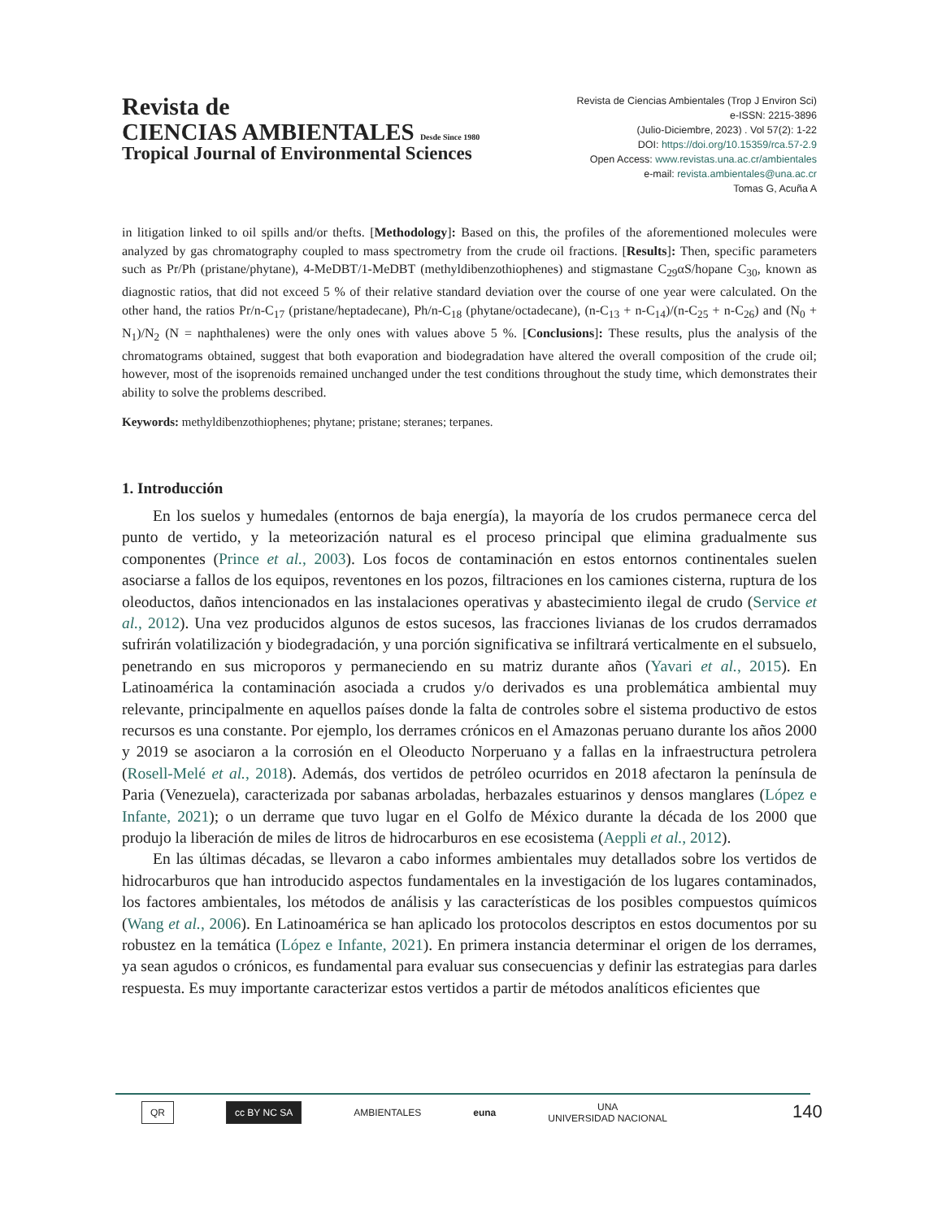Revista de
CIENCIAS AMBIENTALES Desde Since 1980
Tropical Journal of Environmental Sciences
Revista de Ciencias Ambientales (Trop J Environ Sci)
e-ISSN: 2215-3896
(Julio-Diciembre, 2023) . Vol 57(2): 1-22
DOI: https://doi.org/10.15359/rca.57-2.9
Open Access: www.revistas.una.ac.cr/ambientales
e-mail: revista.ambientales@una.ac.cr
Tomas G, Acuña A
in litigation linked to oil spills and/or thefts. [Methodology]: Based on this, the profiles of the aforementioned molecules were analyzed by gas chromatography coupled to mass spectrometry from the crude oil fractions. [Results]: Then, specific parameters such as Pr/Ph (pristane/phytane), 4-MeDBT/1-MeDBT (methyldibenzothiophenes) and stigmastane C<sub>29</sub>αS/hopane C<sub>30</sub>, known as diagnostic ratios, that did not exceed 5 % of their relative standard deviation over the course of one year were calculated. On the other hand, the ratios Pr/n-C<sub>17</sub> (pristane/heptadecane), Ph/n-C<sub>18</sub> (phytane/octadecane), (n-C<sub>13</sub> + n-C<sub>14</sub>)/(n-C<sub>25</sub> + n-C<sub>26</sub>) and (N<sub>0</sub> + N<sub>1</sub>)/N<sub>2</sub> (N = naphthalenes) were the only ones with values above 5 %. [Conclusions]: These results, plus the analysis of the chromatograms obtained, suggest that both evaporation and biodegradation have altered the overall composition of the crude oil; however, most of the isoprenoids remained unchanged under the test conditions throughout the study time, which demonstrates their ability to solve the problems described.
Keywords: methyldibenzothiophenes; phytane; pristane; steranes; terpanes.
1. Introducción
En los suelos y humedales (entornos de baja energía), la mayoría de los crudos permanece cerca del punto de vertido, y la meteorización natural es el proceso principal que elimina gradualmente sus componentes (Prince et al., 2003). Los focos de contaminación en estos entornos continentales suelen asociarse a fallos de los equipos, reventones en los pozos, filtraciones en los camiones cisterna, ruptura de los oleoductos, daños intencionados en las instalaciones operativas y abastecimiento ilegal de crudo (Service et al., 2012). Una vez producidos algunos de estos sucesos, las fracciones livianas de los crudos derramados sufrirán volatilización y biodegradación, y una porción significativa se infiltrará verticalmente en el subsuelo, penetrando en sus microporos y permaneciendo en su matriz durante años (Yavari et al., 2015). En Latinoamérica la contaminación asociada a crudos y/o derivados es una problemática ambiental muy relevante, principalmente en aquellos países donde la falta de controles sobre el sistema productivo de estos recursos es una constante. Por ejemplo, los derrames crónicos en el Amazonas peruano durante los años 2000 y 2019 se asociaron a la corrosión en el Oleoducto Norperuano y a fallas en la infraestructura petrolera (Rosell-Melé et al., 2018). Además, dos vertidos de petróleo ocurridos en 2018 afectaron la península de Paria (Venezuela), caracterizada por sabanas arboladas, herbazales estuarinos y densos manglares (López e Infante, 2021); o un derrame que tuvo lugar en el Golfo de México durante la década de los 2000 que produjo la liberación de miles de litros de hidrocarburos en ese ecosistema (Aeppli et al., 2012).
En las últimas décadas, se llevaron a cabo informes ambientales muy detallados sobre los vertidos de hidrocarburos que han introducido aspectos fundamentales en la investigación de los lugares contaminados, los factores ambientales, los métodos de análisis y las características de los posibles compuestos químicos (Wang et al., 2006). En Latinoamérica se han aplicado los protocolos descriptos en estos documentos por su robustez en la temática (López e Infante, 2021). En primera instancia determinar el origen de los derrames, ya sean agudos o crónicos, es fundamental para evaluar sus consecuencias y definir las estrategias para darles respuesta. Es muy importante caracterizar estos vertidos a partir de métodos analíticos eficientes que
QR cc BY NC SA AMBIENTALES euna UNA
UNIVERSIDAD NACIONAL
140